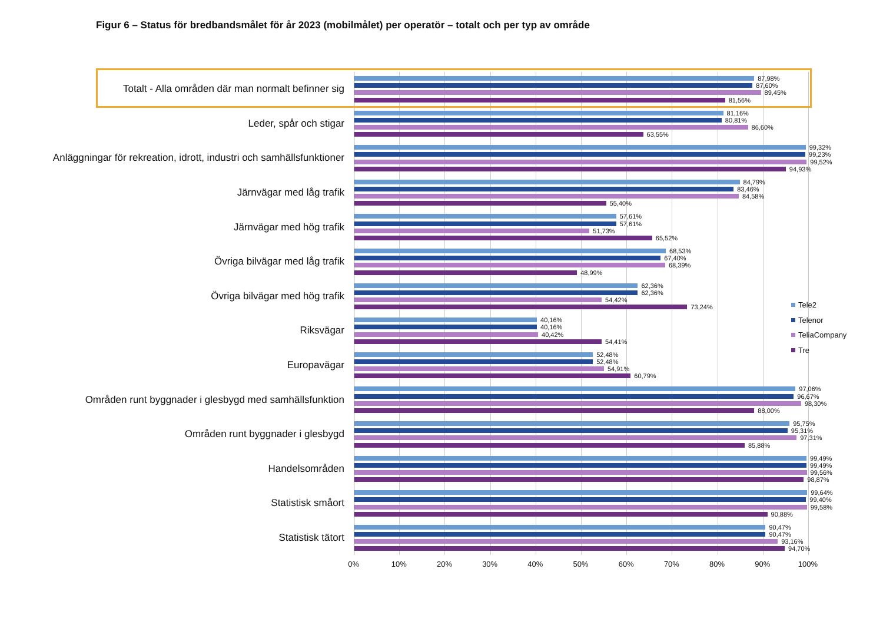Figur 6 – Status för bredbandsmålet för år 2023 (mobilmålet) per operatör – totalt och per typ av område
Totalt - Alla områden där man normalt befinner sig
Leder, spår och stigar
Anläggningar för rekreation, idrott, industri och samhällsfunktioner
Järnvägar med låg trafik
Järnvägar med hög trafik
Övriga bilvägar med låg trafik
Övriga bilvägar med hög trafik
Riksvägar
Europavägar
Områden runt byggnader i glesbygd med samhällsfunktion
Områden runt byggnader i glesbygd
Handelsområden
Statistisk småort
Statistisk tätort
87,98%
87,60%
89,45%
81,56%
81,16%
80,81%
86,60%
63,55%
99,32%
99,23%
99,52%
94,93%
84,79%
83,46%
84,58%
55,40%
57,61%
57,61%
51,73%
65,52%
68,53%
67,40%
68,39%
48,99%
62,36%
62,36%
54,42%
73,24%
40,16%
40,16%
40,42%
54,41%
52,48%
52,48%
54,91%
60,79%
97,06%
96,67%
98,30%
88,00%
95,75%
95,31%
97,31%
85,88%
99,49%
99,49%
99,56%
98,87%
99,64%
99,40%
99,58%
90,88%
90,47%
90,47%
93,16%
94,70%
Tele2
Telenor
TeliaCompany
Tre
0% 10% 20% 30% 40% 50% 60% 70% 80% 90% 100%